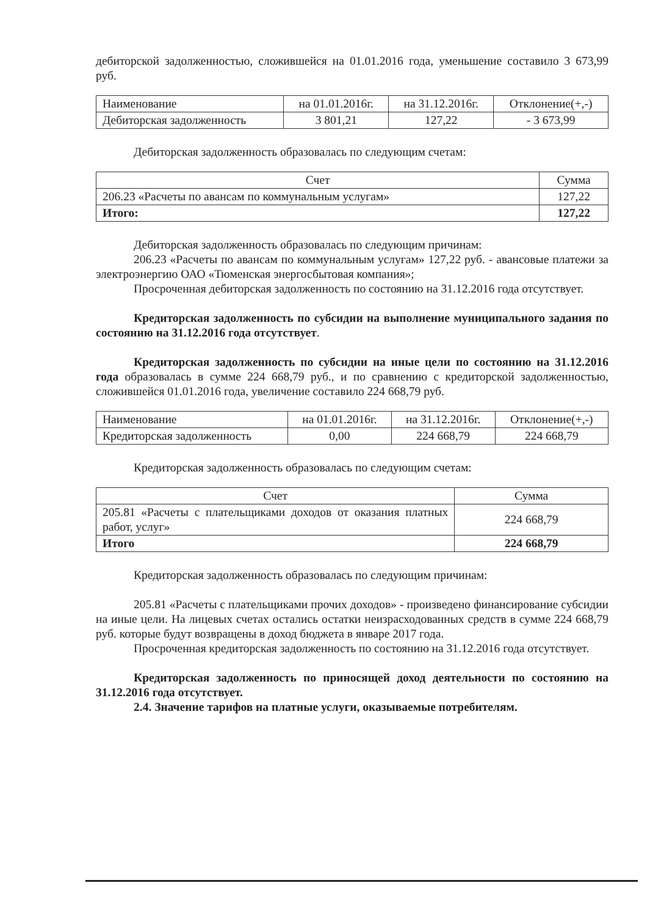дебиторской задолженностью, сложившейся на 01.01.2016 года, уменьшение составило 3 673,99 руб.
| Наименование | на 01.01.2016г. | на 31.12.2016г. | Отклонение(+,-) |
| --- | --- | --- | --- |
| Дебиторская задолженность | 3 801,21 | 127,22 | - 3 673,99 |
Дебиторская задолженность образовалась по следующим счетам:
| Счет | Сумма |
| --- | --- |
| 206.23 «Расчеты по авансам по коммунальным услугам» | 127,22 |
| Итого: | 127,22 |
Дебиторская задолженность образовалась по следующим причинам:
206.23 «Расчеты по авансам по коммунальным услугам» 127,22 руб. - авансовые платежи за электроэнергию ОАО «Тюменская энергосбытовая компания»;
Просроченная дебиторская задолженность по состоянию на 31.12.2016 года отсутствует.
Кредиторская задолженность по субсидии на выполнение муниципального задания по состоянию на 31.12.2016 года отсутствует.
Кредиторская задолженность по субсидии на иные цели по состоянию на 31.12.2016 года образовалась в сумме 224 668,79 руб., и по сравнению с кредиторской задолженностью, сложившейся 01.01.2016 года, увеличение составило 224 668,79 руб.
| Наименование | на 01.01.2016г. | на 31.12.2016г. | Отклонение(+,-) |
| --- | --- | --- | --- |
| Кредиторская задолженность | 0,00 | 224 668,79 | 224 668,79 |
Кредиторская задолженность образовалась по следующим счетам:
| Счет | Сумма |
| --- | --- |
| 205.81 «Расчеты с плательщиками доходов от оказания платных работ, услуг» | 224 668,79 |
| Итого | 224 668,79 |
Кредиторская задолженность образовалась по следующим причинам:
205.81 «Расчеты с плательщиками прочих доходов» - произведено финансирование субсидии на иные цели. На лицевых счетах остались остатки неизрасходованных средств в сумме 224 668,79 руб. которые будут возвращены в доход бюджета в январе 2017 года.
Просроченная кредиторская задолженность по состоянию на 31.12.2016 года отсутствует.
Кредиторская задолженность по приносящей доход деятельности по состоянию на 31.12.2016 года отсутствует.
2.4. Значение тарифов на платные услуги, оказываемые потребителям.